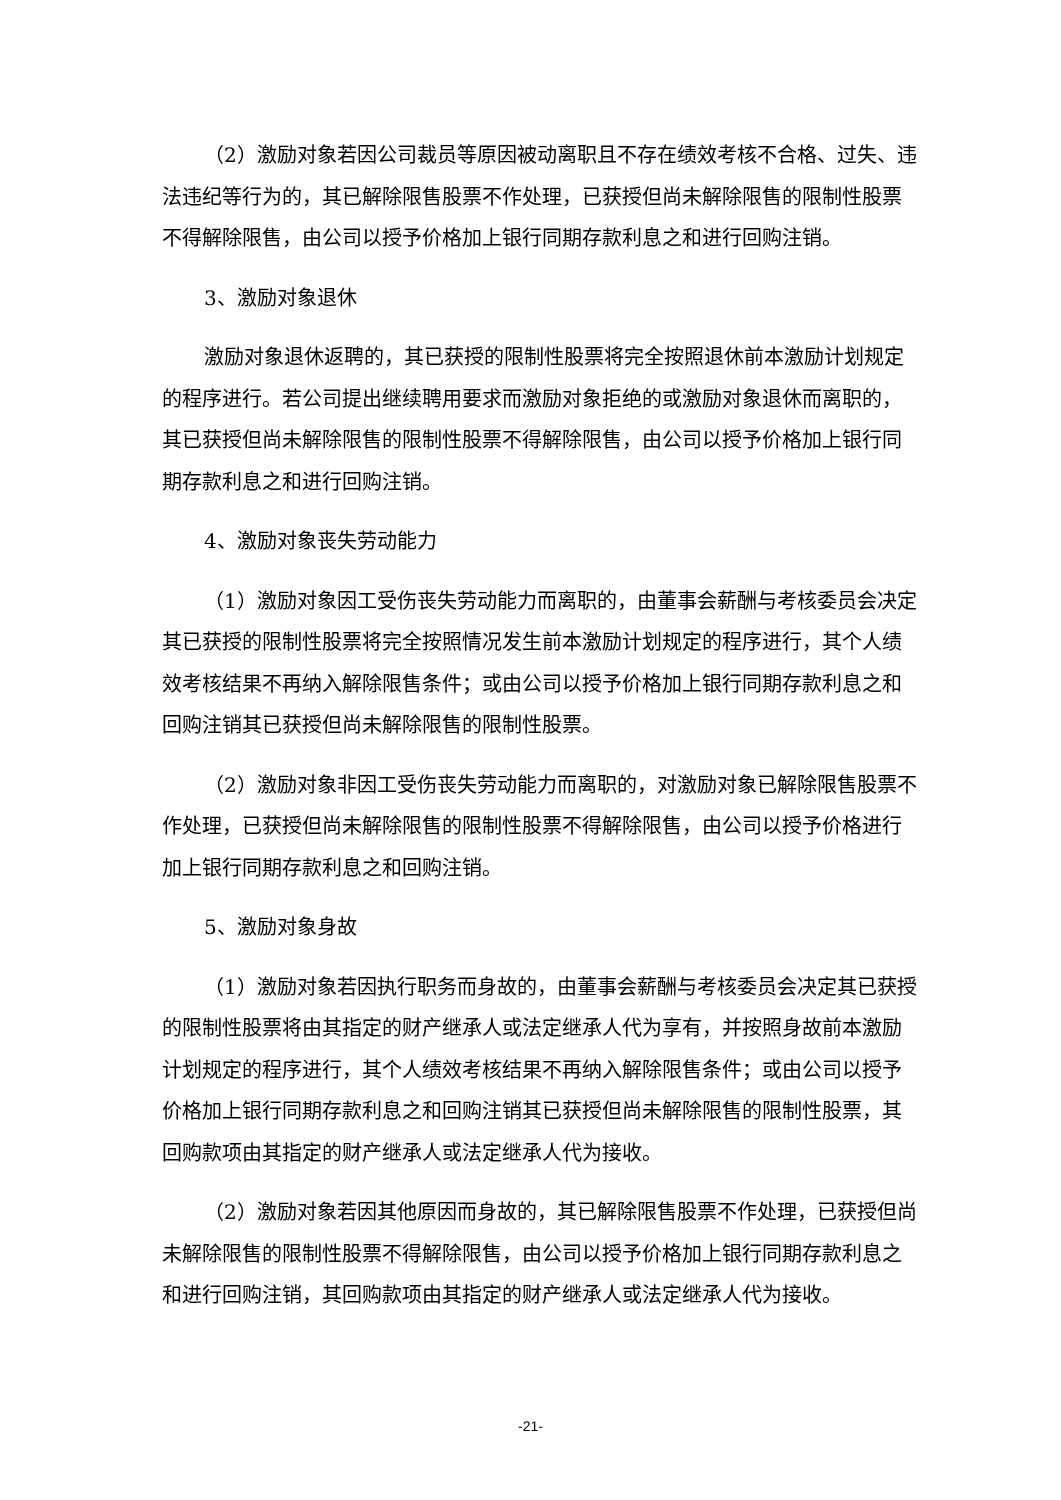（2）激励对象若因公司裁员等原因被动离职且不存在绩效考核不合格、过失、违法违纪等行为的，其已解除限售股票不作处理，已获授但尚未解除限售的限制性股票不得解除限售，由公司以授予价格加上银行同期存款利息之和进行回购注销。
3、激励对象退休
激励对象退休返聘的，其已获授的限制性股票将完全按照退休前本激励计划规定的程序进行。若公司提出继续聘用要求而激励对象拒绝的或激励对象退休而离职的，其已获授但尚未解除限售的限制性股票不得解除限售，由公司以授予价格加上银行同期存款利息之和进行回购注销。
4、激励对象丧失劳动能力
（1）激励对象因工受伤丧失劳动能力而离职的，由董事会薪酬与考核委员会决定其已获授的限制性股票将完全按照情况发生前本激励计划规定的程序进行，其个人绩效考核结果不再纳入解除限售条件；或由公司以授予价格加上银行同期存款利息之和回购注销其已获授但尚未解除限售的限制性股票。
（2）激励对象非因工受伤丧失劳动能力而离职的，对激励对象已解除限售股票不作处理，已获授但尚未解除限售的限制性股票不得解除限售，由公司以授予价格进行加上银行同期存款利息之和回购注销。
5、激励对象身故
（1）激励对象若因执行职务而身故的，由董事会薪酬与考核委员会决定其已获授的限制性股票将由其指定的财产继承人或法定继承人代为享有，并按照身故前本激励计划规定的程序进行，其个人绩效考核结果不再纳入解除限售条件；或由公司以授予价格加上银行同期存款利息之和回购注销其已获授但尚未解除限售的限制性股票，其回购款项由其指定的财产继承人或法定继承人代为接收。
（2）激励对象若因其他原因而身故的，其已解除限售股票不作处理，已获授但尚未解除限售的限制性股票不得解除限售，由公司以授予价格加上银行同期存款利息之和进行回购注销，其回购款项由其指定的财产继承人或法定继承人代为接收。
-21-